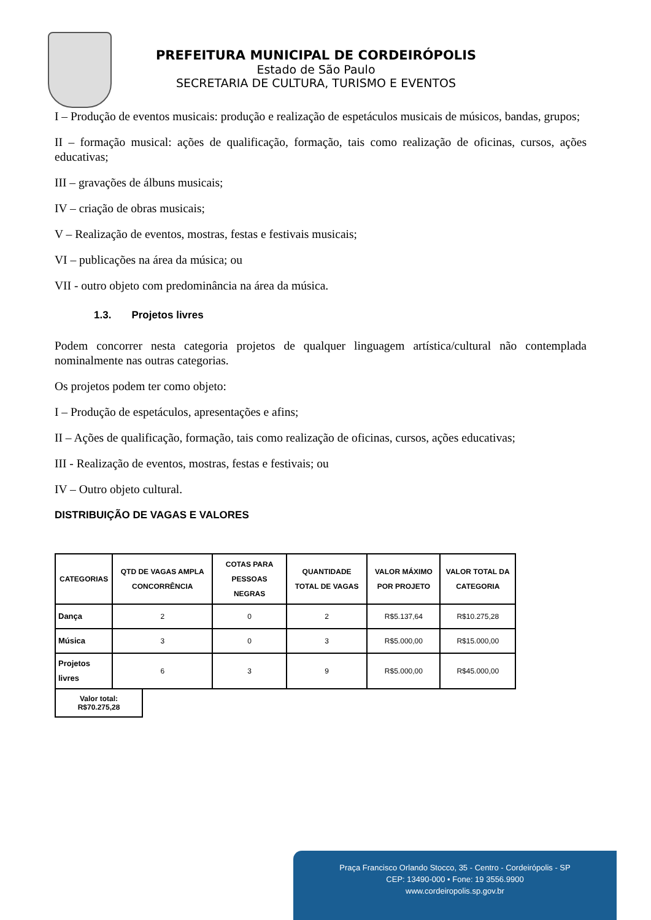PREFEITURA MUNICIPAL DE CORDEIRÓPOLIS
Estado de São Paulo
SECRETARIA DE CULTURA, TURISMO E EVENTOS
I – Produção de eventos musicais: produção e realização de espetáculos musicais de músicos, bandas, grupos;
II – formação musical: ações de qualificação, formação, tais como realização de oficinas, cursos, ações educativas;
III – gravações de álbuns musicais;
IV – criação de obras musicais;
V – Realização de eventos, mostras, festas e festivais musicais;
VI – publicações na área da música; ou
VII - outro objeto com predominância na área da música.
1.3. Projetos livres
Podem concorrer nesta categoria projetos de qualquer linguagem artística/cultural não contemplada nominalmente nas outras categorias.
Os projetos podem ter como objeto:
I – Produção de espetáculos, apresentações e afins;
II – Ações de qualificação, formação, tais como realização de oficinas, cursos, ações educativas;
III - Realização de eventos, mostras, festas e festivais; ou
IV – Outro objeto cultural.
DISTRIBUIÇÃO DE VAGAS E VALORES
| CATEGORIAS | QTD DE VAGAS AMPLA CONCORRÊNCIA | COTAS PARA PESSOAS NEGRAS | QUANTIDADE TOTAL DE VAGAS | VALOR MÁXIMO POR PROJETO | VALOR TOTAL DA CATEGORIA |
| --- | --- | --- | --- | --- | --- |
| Dança | 2 | 0 | 2 | R$5.137,64 | R$10.275,28 |
| Música | 3 | 0 | 3 | R$5.000,00 | R$15.000,00 |
| Projetos livres | 6 | 3 | 9 | R$5.000,00 | R$45.000,00 |
Valor total:
R$70.275,28
Praça Francisco Orlando Stocco, 35 - Centro - Cordeirópolis - SP
CEP: 13490-000 • Fone: 19 3556.9900
www.cordeiropolis.sp.gov.br